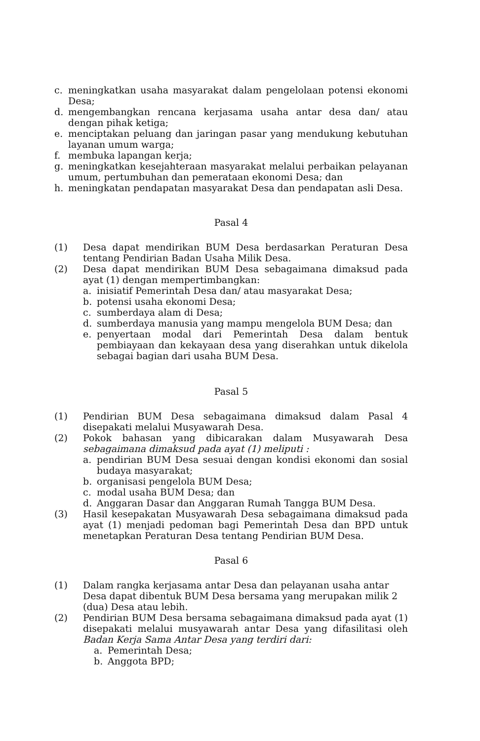c. meningkatkan usaha masyarakat dalam pengelolaan potensi ekonomi Desa;
d. mengembangkan rencana kerjasama usaha antar desa dan/ atau dengan pihak ketiga;
e. menciptakan peluang dan jaringan pasar yang mendukung kebutuhan layanan umum warga;
f. membuka lapangan kerja;
g. meningkatkan kesejahteraan masyarakat melalui perbaikan pelayanan umum, pertumbuhan dan pemerataan ekonomi Desa; dan
h. meningkatan pendapatan masyarakat Desa dan pendapatan asli Desa.
Pasal 4
(1) Desa dapat mendirikan BUM Desa berdasarkan Peraturan Desa tentang Pendirian Badan Usaha Milik Desa.
(2) Desa dapat mendirikan BUM Desa sebagaimana dimaksud pada ayat (1) dengan mempertimbangkan:
a. inisiatif Pemerintah Desa dan/ atau masyarakat Desa;
b. potensi usaha ekonomi Desa;
c. sumberdaya alam di Desa;
d. sumberdaya manusia yang mampu mengelola BUM Desa; dan
e. penyertaan modal dari Pemerintah Desa dalam bentuk pembiayaan dan kekayaan desa yang diserahkan untuk dikelola sebagai bagian dari usaha BUM Desa.
Pasal 5
(1) Pendirian BUM Desa sebagaimana dimaksud dalam Pasal 4 disepakati melalui Musyawarah Desa.
(2) Pokok bahasan yang dibicarakan dalam Musyawarah Desa sebagaimana dimaksud pada ayat (1) meliputi :
a. pendirian BUM Desa sesuai dengan kondisi ekonomi dan sosial budaya masyarakat;
b. organisasi pengelola BUM Desa;
c. modal usaha BUM Desa; dan
d. Anggaran Dasar dan Anggaran Rumah Tangga BUM Desa.
(3) Hasil kesepakatan Musyawarah Desa sebagaimana dimaksud pada ayat (1) menjadi pedoman bagi Pemerintah Desa dan BPD untuk menetapkan Peraturan Desa tentang Pendirian BUM Desa.
Pasal 6
(1) Dalam rangka kerjasama antar Desa dan pelayanan usaha antar Desa dapat dibentuk BUM Desa bersama yang merupakan milik 2 (dua) Desa atau lebih.
(2) Pendirian BUM Desa bersama sebagaimana dimaksud pada ayat (1) disepakati melalui musyawarah antar Desa yang difasilitasi oleh Badan Kerja Sama Antar Desa yang terdiri dari:
a. Pemerintah Desa;
b. Anggota BPD;